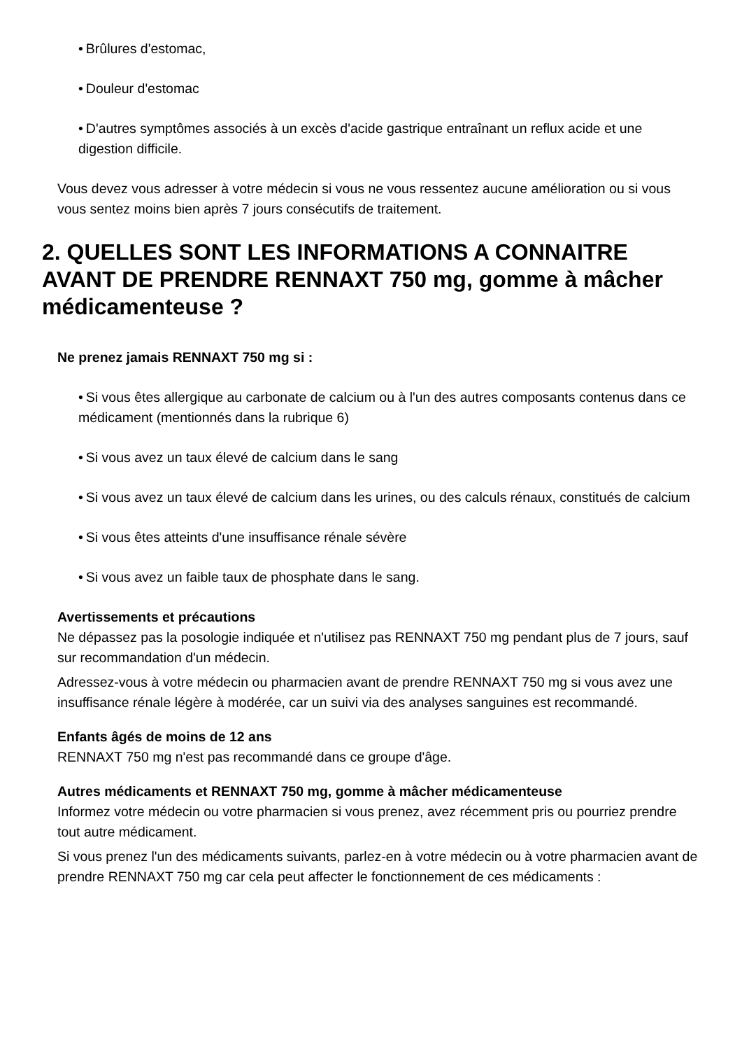• Brûlures d'estomac,
• Douleur d'estomac
• D'autres symptômes associés à un excès d'acide gastrique entraînant un reflux acide et une digestion difficile.
Vous devez vous adresser à votre médecin si vous ne vous ressentez aucune amélioration ou si vous vous sentez moins bien après 7 jours consécutifs de traitement.
2. QUELLES SONT LES INFORMATIONS A CONNAITRE AVANT DE PRENDRE RENNAXT 750 mg, gomme à mâcher médicamenteuse ?
Ne prenez jamais RENNAXT 750 mg si :
• Si vous êtes allergique au carbonate de calcium ou à l'un des autres composants contenus dans ce médicament (mentionnés dans la rubrique 6)
• Si vous avez un taux élevé de calcium dans le sang
• Si vous avez un taux élevé de calcium dans les urines, ou des calculs rénaux, constitués de calcium
• Si vous êtes atteints d'une insuffisance rénale sévère
• Si vous avez un faible taux de phosphate dans le sang.
Avertissements et précautions
Ne dépassez pas la posologie indiquée et n'utilisez pas RENNAXT 750 mg pendant plus de 7 jours, sauf sur recommandation d'un médecin.
Adressez-vous à votre médecin ou pharmacien avant de prendre RENNAXT 750 mg si vous avez une insuffisance rénale légère à modérée, car un suivi via des analyses sanguines est recommandé.
Enfants âgés de moins de 12 ans
RENNAXT 750 mg n'est pas recommandé dans ce groupe d'âge.
Autres médicaments et RENNAXT 750 mg, gomme à mâcher médicamenteuse
Informez votre médecin ou votre pharmacien si vous prenez, avez récemment pris ou pourriez prendre tout autre médicament.
Si vous prenez l'un des médicaments suivants, parlez-en à votre médecin ou à votre pharmacien avant de prendre RENNAXT 750 mg car cela peut affecter le fonctionnement de ces médicaments :